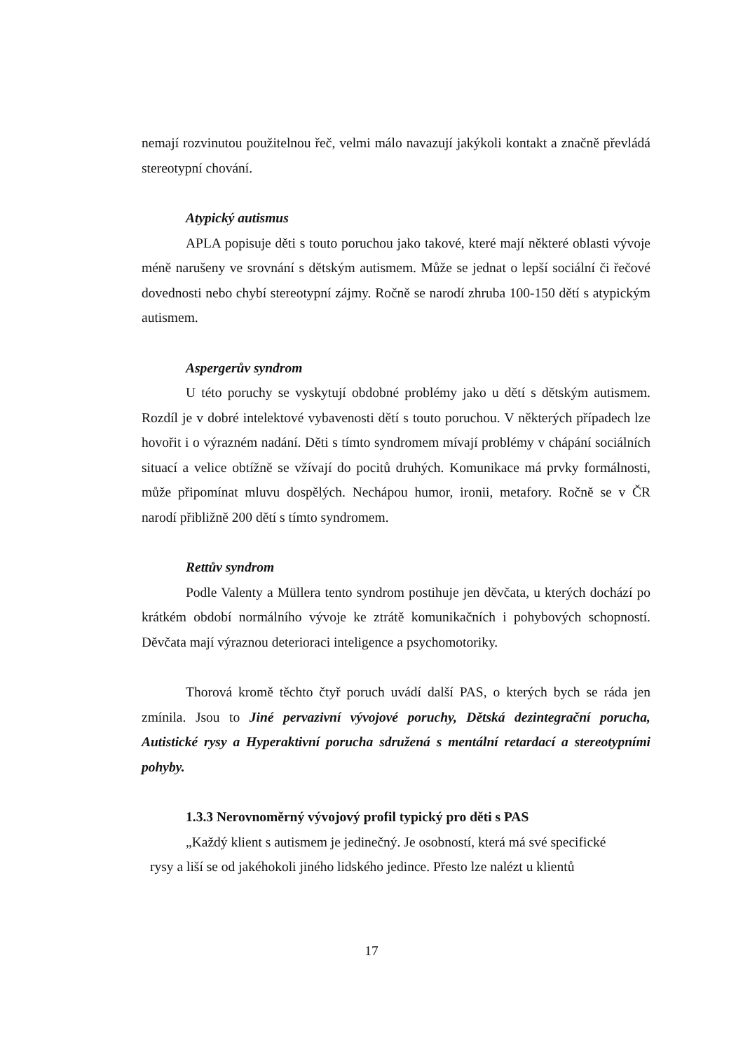nemají rozvinutou použitelnou řeč, velmi málo navazují jakýkoli kontakt a značně převládá stereotypní chování.
Atypický autismus
APLA popisuje děti s touto poruchou jako takové, které mají některé oblasti vývoje méně narušeny ve srovnání s dětským autismem. Může se jednat o lepší sociální či řečové dovednosti nebo chybí stereotypní zájmy. Ročně se narodí zhruba 100-150 dětí s atypickým autismem.
Aspergerův syndrom
U této poruchy se vyskytují obdobné problémy jako u dětí s dětským autismem. Rozdíl je v dobré intelektové vybavenosti dětí s touto poruchou. V některých případech lze hovořit i o výrazném nadání. Děti s tímto syndromem mívají problémy v chápání sociálních situací a velice obtížně se vžívají do pocitů druhých. Komunikace má prvky formálnosti, může připomínat mluvu dospělých. Nechápou humor, ironii, metafory. Ročně se v ČR narodí přibližně 200 dětí s tímto syndromem.
Rettův syndrom
Podle Valenty a Müllera tento syndrom postihuje jen děvčata, u kterých dochází po krátkém období normálního vývoje ke ztrátě komunikačních i pohybových schopností. Děvčata mají výraznou deterioraci inteligence a psychomotoriky.
Thorová kromě těchto čtyř poruch uvádí další PAS, o kterých bych se ráda jen zmínila. Jsou to Jiné pervazivní vývojové poruchy, Dětská dezintegrační porucha, Autistické rysy a Hyperaktivní porucha sdružená s mentální retardací a stereotypními pohyby.
1.3.3 Nerovnoměrný vývojový profil typický pro děti s PAS
„Každý klient s autismem je jedinečný. Je osobností, která má své specifické
rysy a liší se od jakéhokoli jiného lidského jedince. Přesto lze nalézt u klientů
17